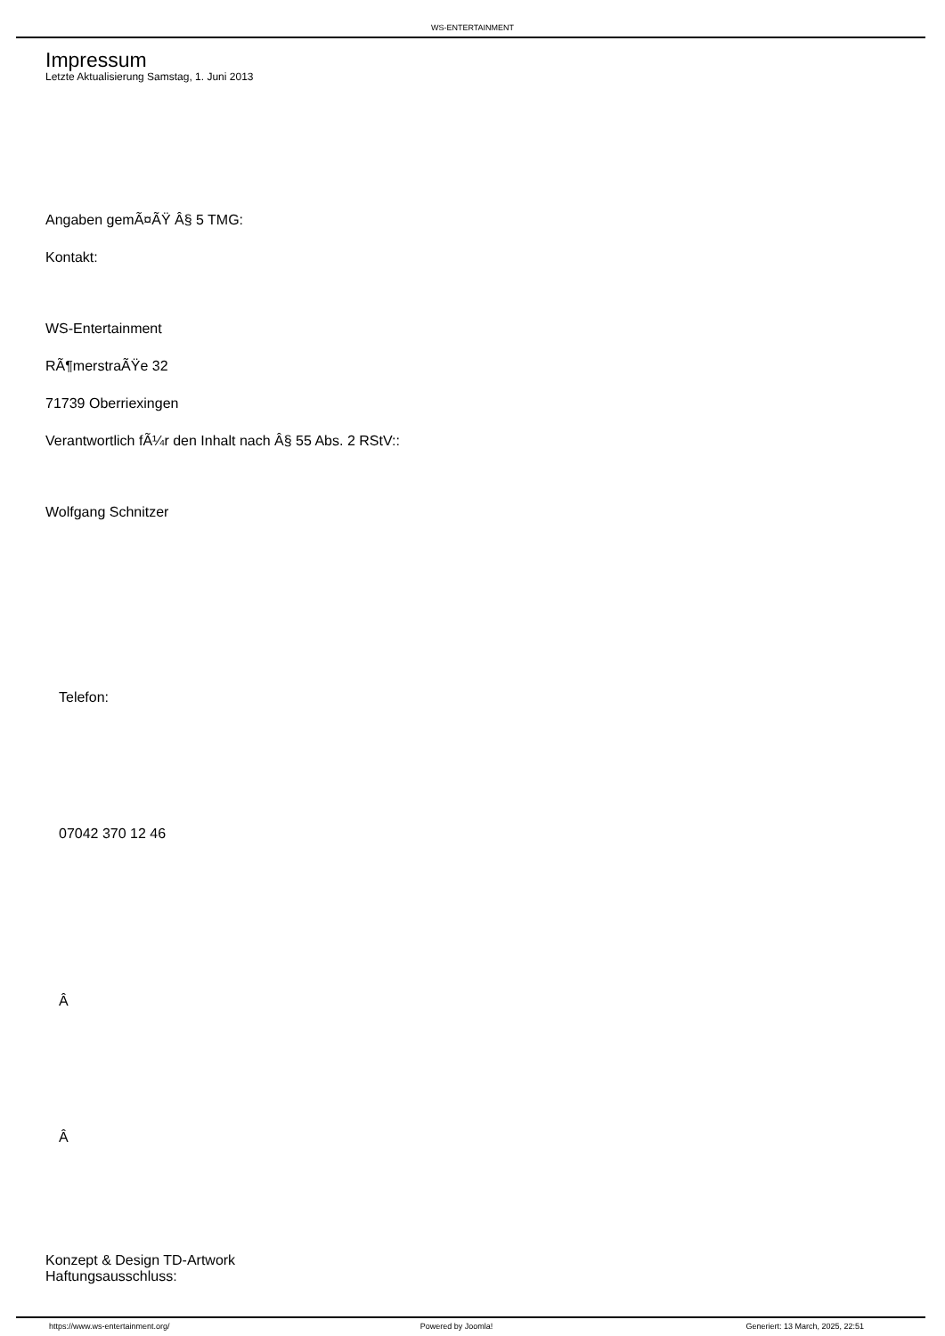WS-ENTERTAINMENT
Impressum
Letzte Aktualisierung Samstag, 1. Juni 2013
Angaben gemÃ¤ÃŸ Â§ 5 TMG:
Kontakt:
WS-Entertainment
RÃ¶merstraÃŸe 32
71739 Oberriexingen
Verantwortlich fÃ¼r den Inhalt nach Â§ 55 Abs. 2 RStV::
Wolfgang Schnitzer
Telefon:
07042 370 12 46
Â
Â
Konzept & Design TD-Artwork
Haftungsausschluss:
https://www.ws-entertainment.org/ Powered by Joomla! Generiert: 13 March, 2025, 22:51